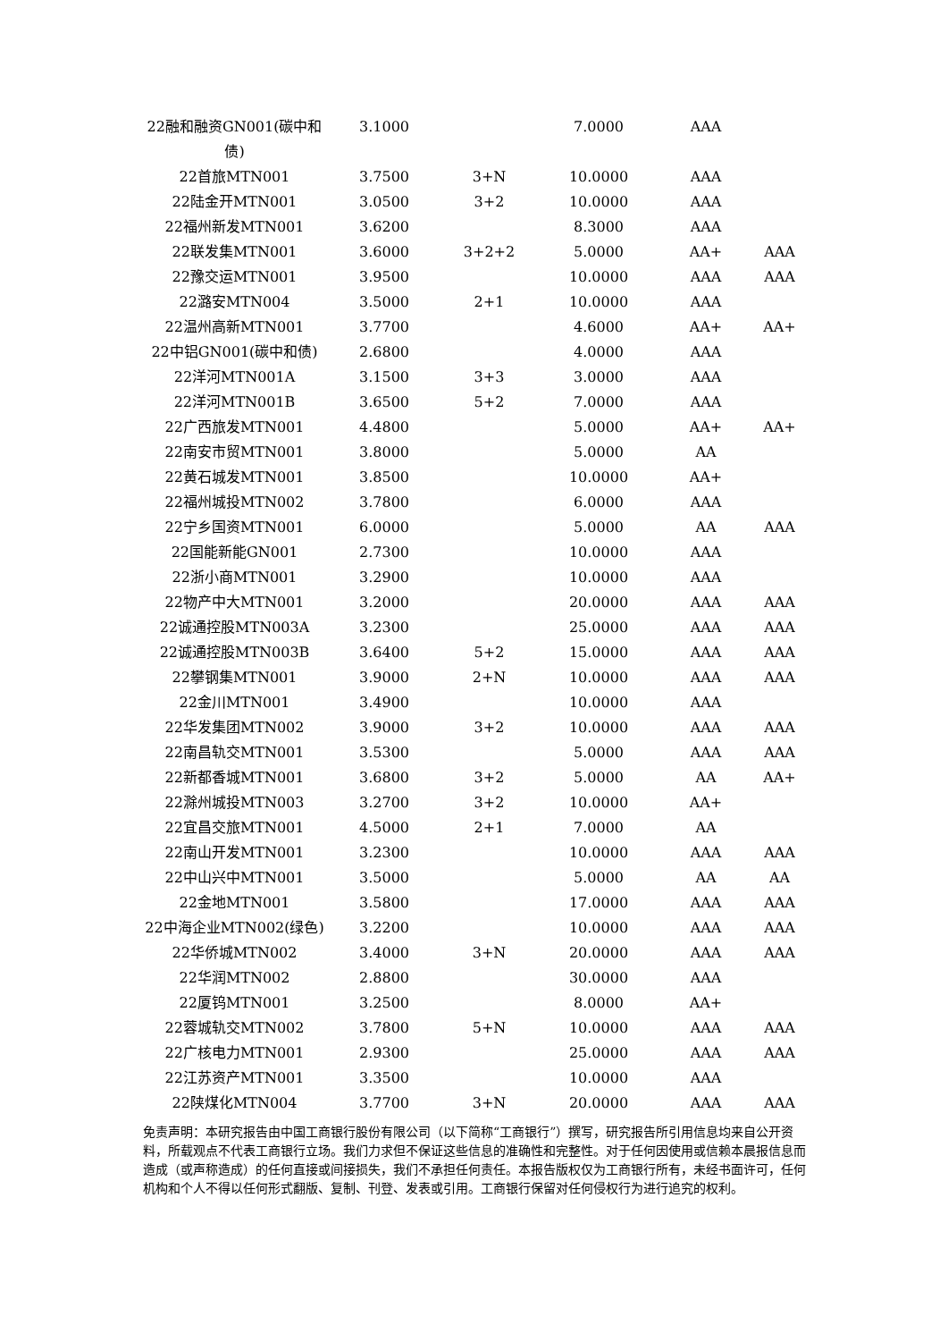| 22融和融资GN001(碳中和债) | 3.1000 | | 7.0000 | AAA | |
| 22首旅MTN001 | 3.7500 | 3+N | 10.0000 | AAA | |
| 22陆金开MTN001 | 3.0500 | 3+2 | 10.0000 | AAA | |
| 22福州新发MTN001 | 3.6200 | | 8.3000 | AAA | |
| 22联发集MTN001 | 3.6000 | 3+2+2 | 5.0000 | AA+ | AAA |
| 22豫交运MTN001 | 3.9500 | | 10.0000 | AAA | AAA |
| 22潞安MTN004 | 3.5000 | 2+1 | 10.0000 | AAA | |
| 22温州高新MTN001 | 3.7700 | | 4.6000 | AA+ | AA+ |
| 22中铝GN001(碳中和债) | 2.6800 | | 4.0000 | AAA | |
| 22洋河MTN001A | 3.1500 | 3+3 | 3.0000 | AAA | |
| 22洋河MTN001B | 3.6500 | 5+2 | 7.0000 | AAA | |
| 22广西旅发MTN001 | 4.4800 | | 5.0000 | AA+ | AA+ |
| 22南安市贸MTN001 | 3.8000 | | 5.0000 | AA | |
| 22黄石城发MTN001 | 3.8500 | | 10.0000 | AA+ | |
| 22福州城投MTN002 | 3.7800 | | 6.0000 | AAA | |
| 22宁乡国资MTN001 | 6.0000 | | 5.0000 | AA | AAA |
| 22国能新能GN001 | 2.7300 | | 10.0000 | AAA | |
| 22浙小商MTN001 | 3.2900 | | 10.0000 | AAA | |
| 22物产中大MTN001 | 3.2000 | | 20.0000 | AAA | AAA |
| 22诚通控股MTN003A | 3.2300 | | 25.0000 | AAA | AAA |
| 22诚通控股MTN003B | 3.6400 | 5+2 | 15.0000 | AAA | AAA |
| 22攀钢集MTN001 | 3.9000 | 2+N | 10.0000 | AAA | AAA |
| 22金川MTN001 | 3.4900 | | 10.0000 | AAA | |
| 22华发集团MTN002 | 3.9000 | 3+2 | 10.0000 | AAA | AAA |
| 22南昌轨交MTN001 | 3.5300 | | 5.0000 | AAA | AAA |
| 22新都香城MTN001 | 3.6800 | 3+2 | 5.0000 | AA | AA+ |
| 22滁州城投MTN003 | 3.2700 | 3+2 | 10.0000 | AA+ | |
| 22宜昌交旅MTN001 | 4.5000 | 2+1 | 7.0000 | AA | |
| 22南山开发MTN001 | 3.2300 | | 10.0000 | AAA | AAA |
| 22中山兴中MTN001 | 3.5000 | | 5.0000 | AA | AA |
| 22金地MTN001 | 3.5800 | | 17.0000 | AAA | AAA |
| 22中海企业MTN002(绿色) | 3.2200 | | 10.0000 | AAA | AAA |
| 22华侨城MTN002 | 3.4000 | 3+N | 20.0000 | AAA | AAA |
| 22华润MTN002 | 2.8800 | | 30.0000 | AAA | |
| 22厦钨MTN001 | 3.2500 | | 8.0000 | AA+ | |
| 22蓉城轨交MTN002 | 3.7800 | 5+N | 10.0000 | AAA | AAA |
| 22广核电力MTN001 | 2.9300 | | 25.0000 | AAA | AAA |
| 22江苏资产MTN001 | 3.3500 | | 10.0000 | AAA | |
| 22陕煤化MTN004 | 3.7700 | 3+N | 20.0000 | AAA | AAA |
免责声明：本研究报告由中国工商银行股份有限公司（以下简称“工商银行”）撰写，研究报告所引用信息均来自公开资料，所载观点不代表工商银行立场。我们力求但不保证这些信息的准确性和完整性。对于任何因使用或信赖本晨报信息而造成（或声称造成）的任何直接或间接损失，我们不承担任何责任。本报告版权仅为工商银行所有，未经书面许可，任何机构和个人不得以任何形式翻版、复制、刊登、发表或引用。工商银行保留对任何侵权行为进行追究的权利。